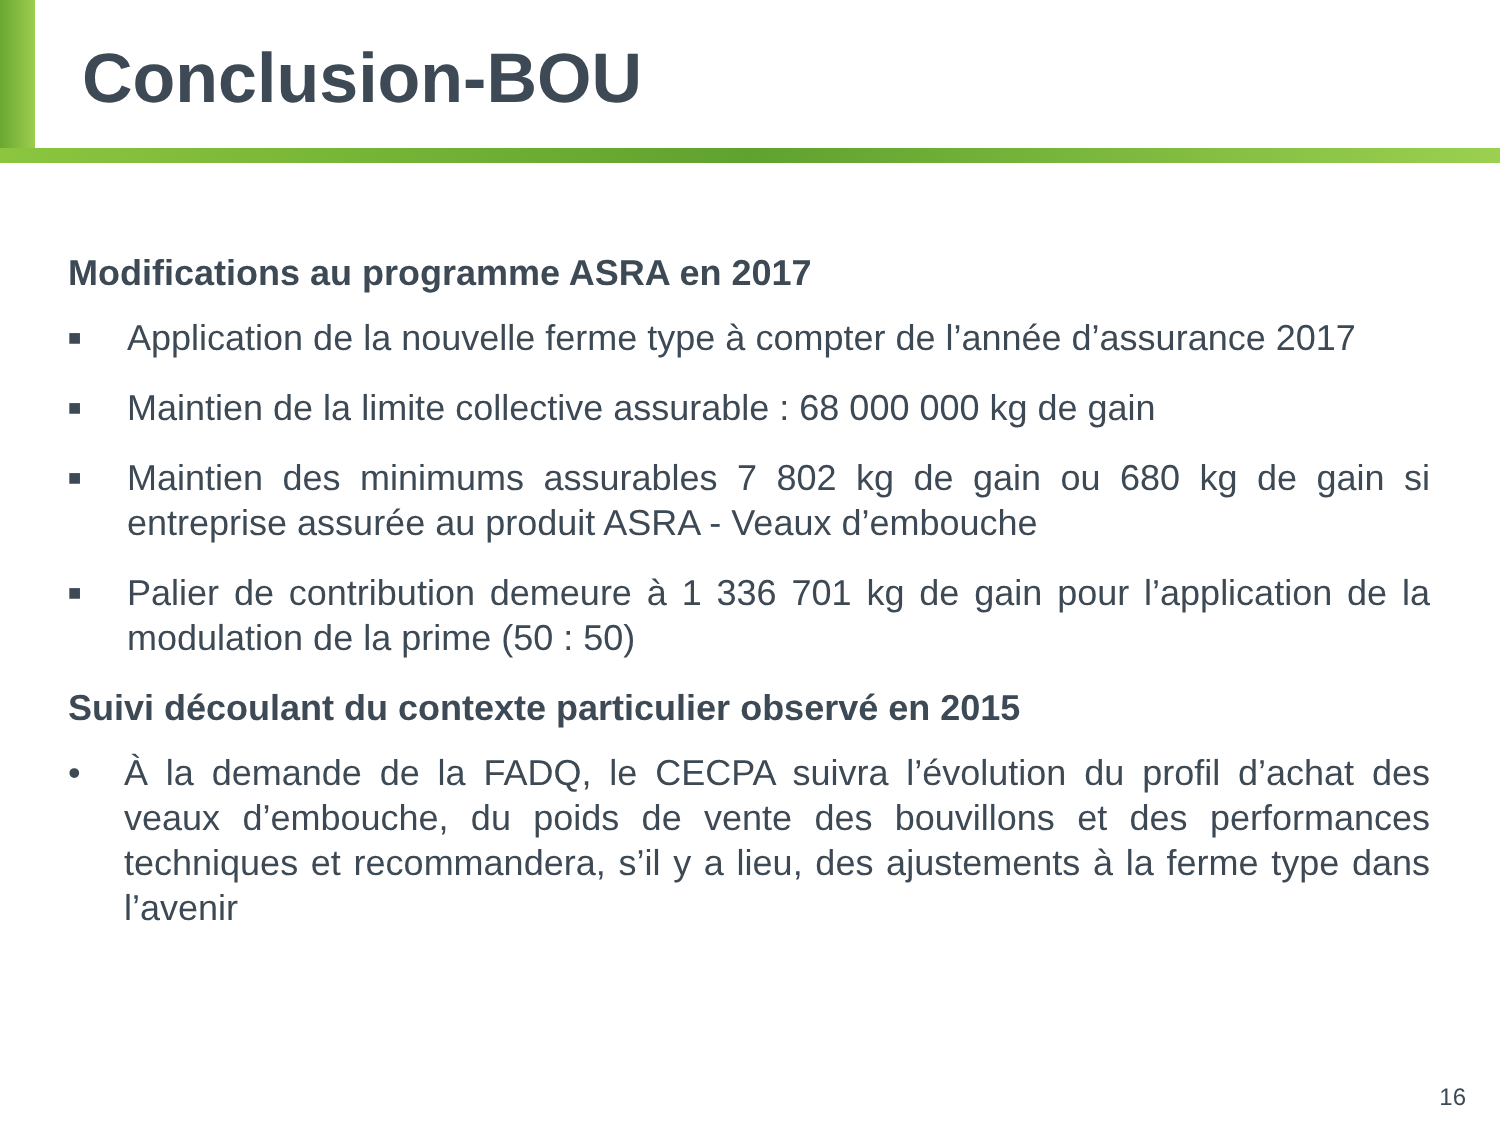Conclusion-BOU
Modifications au programme ASRA en 2017
■ Application de la nouvelle ferme type à compter de l’année d’assurance 2017
■ Maintien de la limite collective assurable : 68 000 000 kg de gain
■ Maintien des minimums assurables 7 802 kg de gain ou 680 kg de gain si entreprise assurée au produit ASRA - Veaux d’embouche
■ Palier de contribution demeure à 1 336 701 kg de gain pour l’application de la modulation de la prime (50 : 50)
Suivi découlant du contexte particulier observé en 2015
• À la demande de la FADQ, le CECPA suivra l’évolution du profil d’achat des veaux d’embouche, du poids de vente des bouvillons et des performances techniques et recommandera, s’il y a lieu, des ajustements à la ferme type dans l’avenir
16